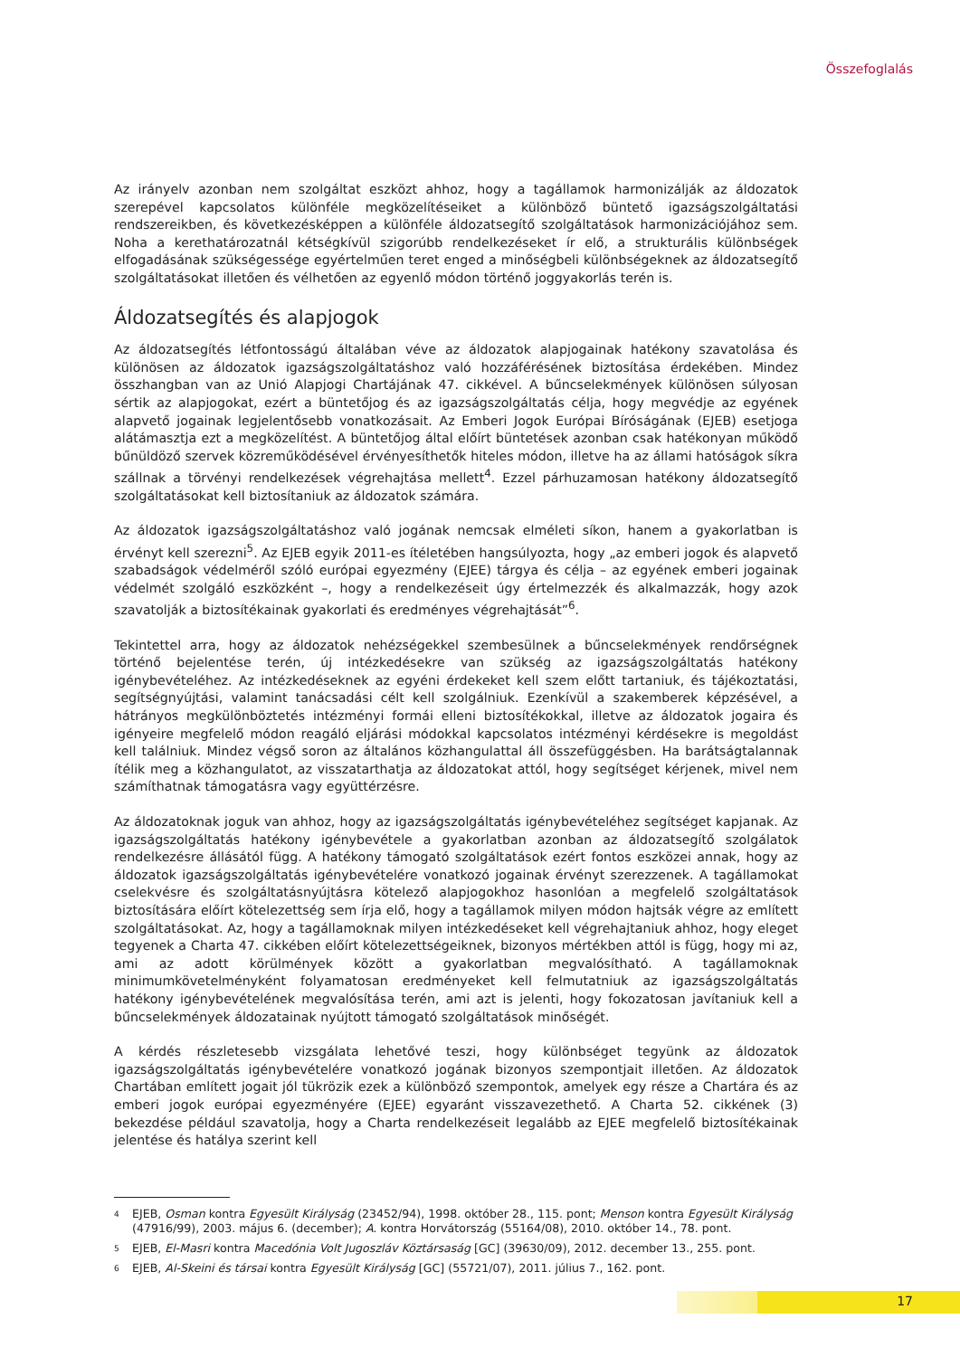Összefoglalás
Az irányelv azonban nem szolgáltat eszközt ahhoz, hogy a tagállamok harmonizálják az áldozatok szerepével kapcsolatos különféle megközelítéseiket a különböző büntető igazságszolgáltatási rendszereikben, és következésképpen a különféle áldozatsegítő szolgáltatások harmonizációjához sem. Noha a kerethatározatnál kétségkívül szigorúbb rendelkezéseket ír elő, a strukturális különbségek elfogadásának szükségessége egyértelműen teret enged a minőségbeli különbségeknek az áldozatsegítő szolgáltatásokat illetően és vélhetően az egyenlő módon történő joggyakorlás terén is.
Áldozatsegítés és alapjogok
Az áldozatsegítés létfontosságú általában véve az áldozatok alapjogainak hatékony szavatolása és különösen az áldozatok igazságszolgáltatáshoz való hozzáférésének biztosítása érdekében. Mindez összhangban van az Unió Alapjogi Chartájának 47. cikkével. A bűncselekmények különösen súlyosan sértik az alapjogokat, ezért a büntetőjog és az igazságszolgáltatás célja, hogy megvédje az egyének alapvető jogainak legjelentősebb vonatkozásait. Az Emberi Jogok Európai Bíróságának (EJEB) esetjoga alátámasztja ezt a megközelítést. A büntetőjog által előírt büntetések azonban csak hatékonyan működő bűnüldöző szervek közreműködésével érvényesíthetők hiteles módon, illetve ha az állami hatóságok síkra szállnak a törvényi rendelkezések végrehajtása mellett<sup>4</sup>. Ezzel párhuzamosan hatékony áldozatsegítő szolgáltatásokat kell biztosítaniuk az áldozatok számára.
Az áldozatok igazságszolgáltatáshoz való jogának nemcsak elméleti síkon, hanem a gyakorlatban is érvényt kell szerezni<sup>5</sup>. Az EJEB egyik 2011-es ítéletében hangsúlyozta, hogy „az emberi jogok és alapvető szabadságok védelméről szóló európai egyezmény (EJEE) tárgya és célja – az egyének emberi jogainak védelmét szolgáló eszközként –, hogy a rendelkezéseit úgy értelmezzék és alkalmazzák, hogy azok szavatolják a biztosítékainak gyakorlati és eredményes végrehajtását”<sup>6</sup>.
Tekintettel arra, hogy az áldozatok nehézségekkel szembesülnek a bűncselekmények rendőrségnek történő bejelentése terén, új intézkedésekre van szükség az igazságszolgáltatás hatékony igénybevételéhez. Az intézkedéseknek az egyéni érdekeket kell szem előtt tartaniuk, és tájékoztatási, segítségnyújtási, valamint tanácsadási célt kell szolgálniuk. Ezenkívül a szakemberek képzésével, a hátrányos megkülönböztetés intézményi formái elleni biztosítékokkal, illetve az áldozatok jogaira és igényeire megfelelő módon reagáló eljárási módokkal kapcsolatos intézményi kérdésekre is megoldást kell találniuk. Mindez végső soron az általános közhangulattal áll összefüggésben. Ha barátságtalannak ítélik meg a közhangulatot, az visszatarthatja az áldozatokat attól, hogy segítséget kérjenek, mivel nem számíthatnak támogatásra vagy együttérzésre.
Az áldozatoknak joguk van ahhoz, hogy az igazságszolgáltatás igénybevételéhez segítséget kapjanak. Az igazságszolgáltatás hatékony igénybevétele a gyakorlatban azonban az áldozatsegítő szolgálatok rendelkezésre állásától függ. A hatékony támogató szolgáltatások ezért fontos eszközei annak, hogy az áldozatok igazságszolgáltatás igénybevételére vonatkozó jogainak érvényt szerezzenek. A tagállamokat cselekvésre és szolgáltatásnyújtásra kötelező alapjogokhoz hasonlóan a megfelelő szolgáltatások biztosítására előírt kötelezettség sem írja elő, hogy a tagállamok milyen módon hajtsák végre az említett szolgáltatásokat. Az, hogy a tagállamoknak milyen intézkedéseket kell végrehajtaniuk ahhoz, hogy eleget tegyenek a Charta 47. cikkében előírt kötelezettségeiknek, bizonyos mértékben attól is függ, hogy mi az, ami az adott körülmények között a gyakorlatban megvalósítható. A tagállamoknak minimumkövetelményként folyamatosan eredményeket kell felmutatniuk az igazságszolgáltatás hatékony igénybevételének megvalósítása terén, ami azt is jelenti, hogy fokozatosan javítaniuk kell a bűncselekmények áldozatainak nyújtott támogató szolgáltatások minőségét.
A kérdés részletesebb vizsgálata lehetővé teszi, hogy különbséget tegyünk az áldozatok igazságszolgáltatás igénybevételére vonatkozó jogának bizonyos szempontjait illetően. Az áldozatok Chartában említett jogait jól tükrözik ezek a különböző szempontok, amelyek egy része a Chartára és az emberi jogok európai egyezményére (EJEE) egyaránt visszavezethető. A Charta 52. cikkének (3) bekezdése például szavatolja, hogy a Charta rendelkezéseit legalább az EJEE megfelelő biztosítékainak jelentése és hatálya szerint kell
4
EJEB, Osman kontra Egyesült Királyság (23452/94), 1998. október 28., 115. pont; Menson kontra Egyesült Királyság (47916/99), 2003. május 6. (december); A. kontra Horvátország (55164/08), 2010. október 14., 78. pont.
5
EJEB, El-Masri kontra Macedónia Volt Jugoszláv Köztársaság [GC] (39630/09), 2012. december 13., 255. pont.
6
EJEB, Al-Skeini és társai kontra Egyesült Királyság [GC] (55721/07), 2011. július 7., 162. pont.
17